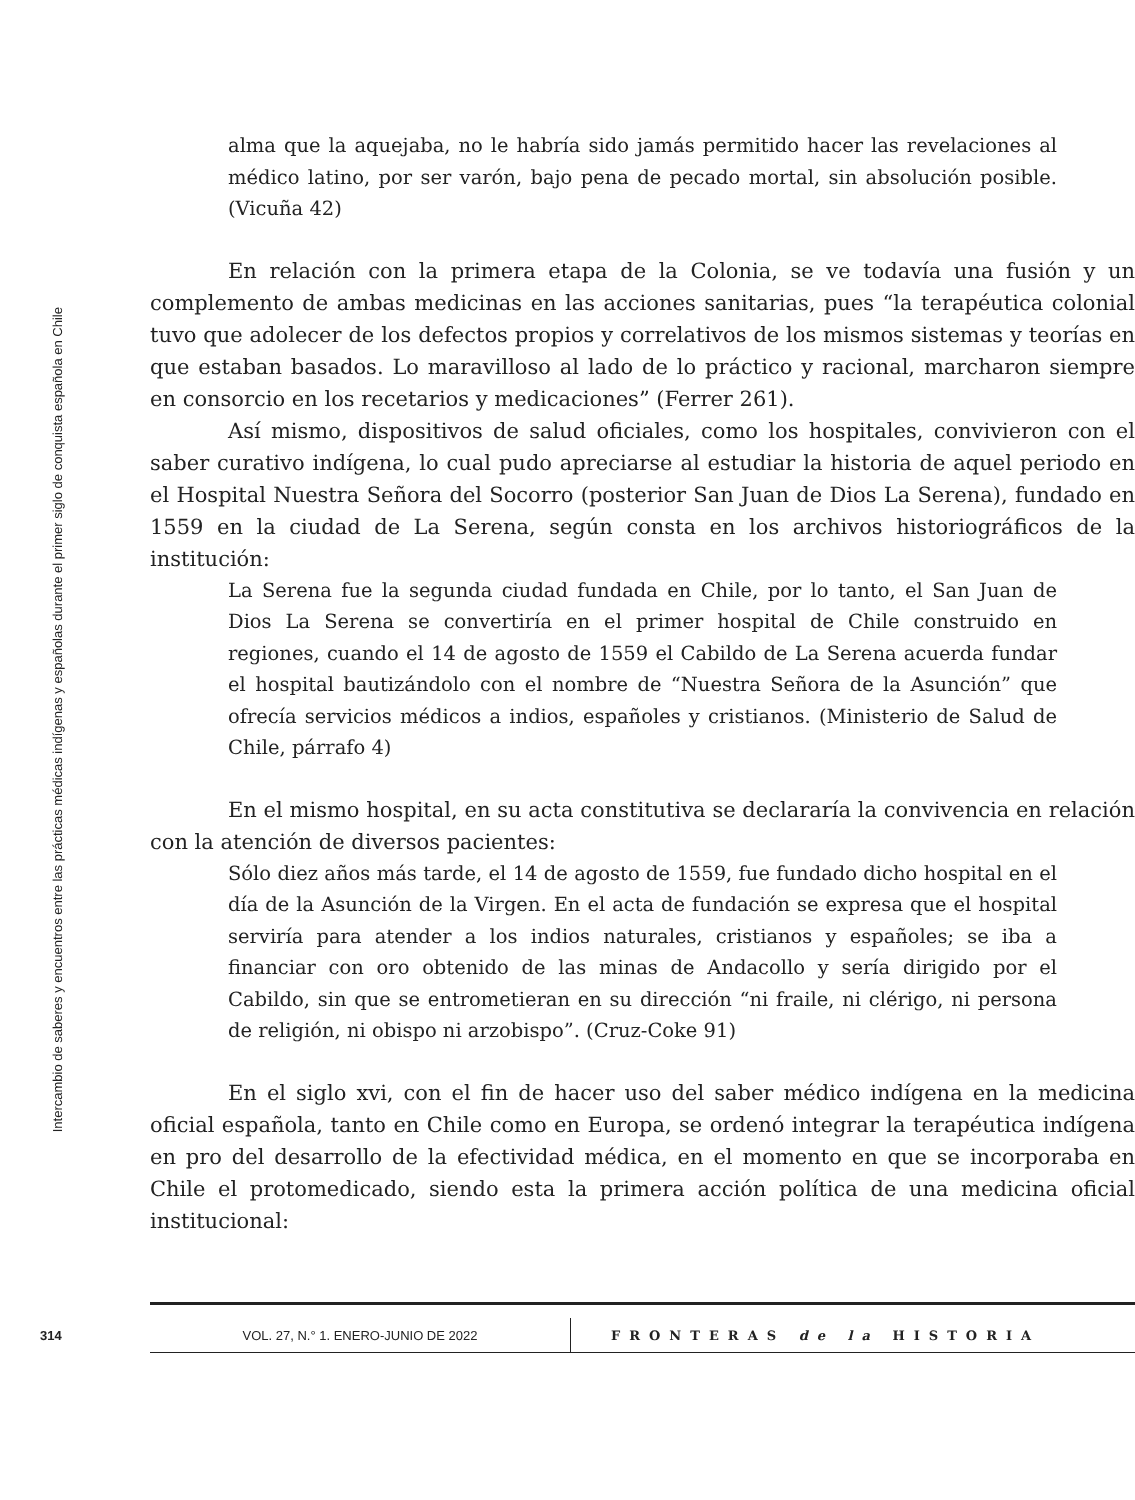Intercambio de saberes y encuentros entre las prácticas médicas indígenas y españolas durante el primer siglo de conquista española en Chile
alma que la aquejaba, no le habría sido jamás permitido hacer las revelaciones al médico latino, por ser varón, bajo pena de pecado mortal, sin absolución posible. (Vicuña 42)
En relación con la primera etapa de la Colonia, se ve todavía una fusión y un complemento de ambas medicinas en las acciones sanitarias, pues “la terapéutica colonial tuvo que adolecer de los defectos propios y correlativos de los mismos sistemas y teorías en que estaban basados. Lo maravilloso al lado de lo práctico y racional, marcharon siempre en consorcio en los recetarios y medicaciones” (Ferrer 261).
Así mismo, dispositivos de salud oficiales, como los hospitales, convivieron con el saber curativo indígena, lo cual pudo apreciarse al estudiar la historia de aquel periodo en el Hospital Nuestra Señora del Socorro (posterior San Juan de Dios La Serena), fundado en 1559 en la ciudad de La Serena, según consta en los archivos historiográficos de la institución:
La Serena fue la segunda ciudad fundada en Chile, por lo tanto, el San Juan de Dios La Serena se convertiría en el primer hospital de Chile construido en regiones, cuando el 14 de agosto de 1559 el Cabildo de La Serena acuerda fundar el hospital bautizándolo con el nombre de “Nuestra Señora de la Asunción” que ofrecía servicios médicos a indios, españoles y cristianos. (Ministerio de Salud de Chile, párrafo 4)
En el mismo hospital, en su acta constitutiva se declararía la convivencia en relación con la atención de diversos pacientes:
Sólo diez años más tarde, el 14 de agosto de 1559, fue fundado dicho hospital en el día de la Asunción de la Virgen. En el acta de fundación se expresa que el hospital serviría para atender a los indios naturales, cristianos y españoles; se iba a financiar con oro obtenido de las minas de Andacollo y sería dirigido por el Cabildo, sin que se entrometieran en su dirección “ni fraile, ni clérigo, ni persona de religión, ni obispo ni arzobispo”. (Cruz-Coke 91)
En el siglo xvi, con el fin de hacer uso del saber médico indígena en la medicina oficial española, tanto en Chile como en Europa, se ordenó integrar la terapéutica indígena en pro del desarrollo de la efectividad médica, en el momento en que se incorporaba en Chile el protomedicado, siendo esta la primera acción política de una medicina oficial institucional:
314 VOL. 27, N.° 1. ENERO-JUNIO DE 2022 FRONTERAS de la HISTORIA